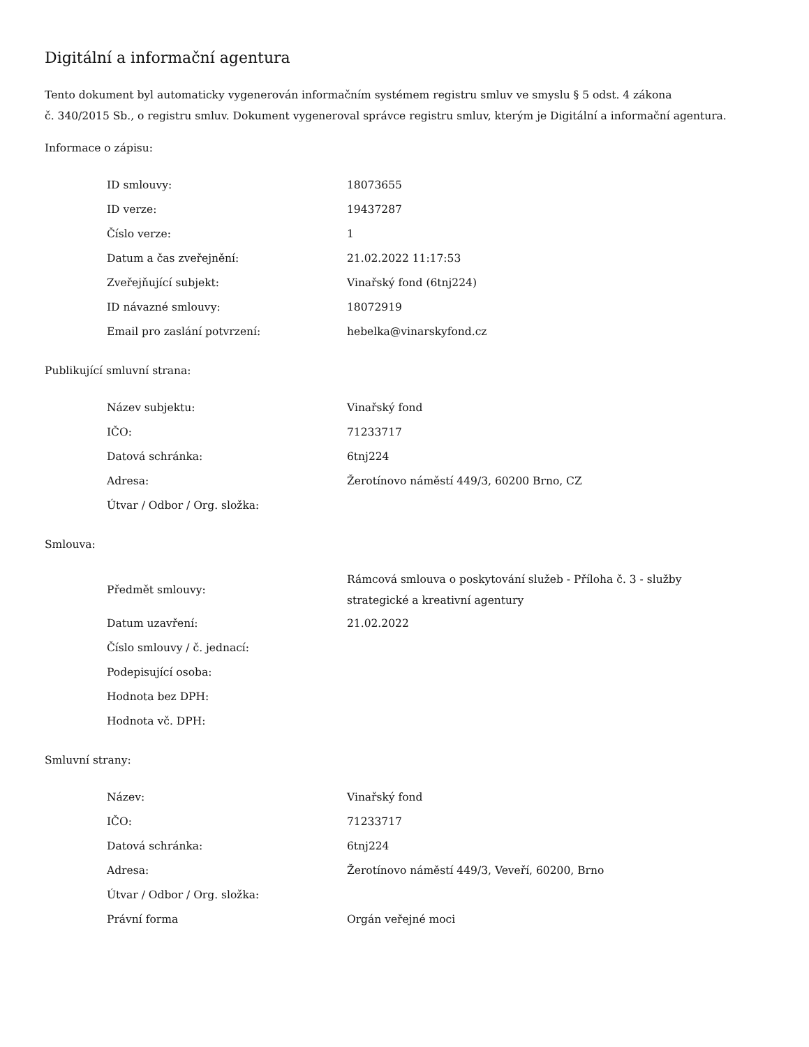Digitální a informační agentura
Tento dokument byl automaticky vygenerován informačním systémem registru smluv ve smyslu § 5 odst. 4 zákona
č. 340/2015 Sb., o registru smluv. Dokument vygeneroval správce registru smluv, kterým je Digitální a informační agentura.
Informace o zápisu:
| ID smlouvy: | 18073655 |
| ID verze: | 19437287 |
| Číslo verze: | 1 |
| Datum a čas zveřejnění: | 21.02.2022 11:17:53 |
| Zveřejňující subjekt: | Vinařský fond (6tnj224) |
| ID návazné smlouvy: | 18072919 |
| Email pro zaslání potvrzení: | hebelka@vinarskyfond.cz |
Publikující smluvní strana:
| Název subjektu: | Vinařský fond |
| IČO: | 71233717 |
| Datová schránka: | 6tnj224 |
| Adresa: | Žerotínovo náměstí 449/3, 60200 Brno, CZ |
| Útvar / Odbor / Org. složka: | |
Smlouva:
| Předmět smlouvy: | Rámcová smlouva o poskytování služeb - Příloha č. 3 - služby strategické a kreativní agentury |
| Datum uzavření: | 21.02.2022 |
| Číslo smlouvy / č. jednací: | |
| Podepisující osoba: | |
| Hodnota bez DPH: | |
| Hodnota vč. DPH: | |
Smluvní strany:
| Název: | Vinařský fond |
| IČO: | 71233717 |
| Datová schránka: | 6tnj224 |
| Adresa: | Žerotínovo náměstí 449/3, Veveří, 60200, Brno |
| Útvar / Odbor / Org. složka: | |
| Právní forma | Orgán veřejné moci |